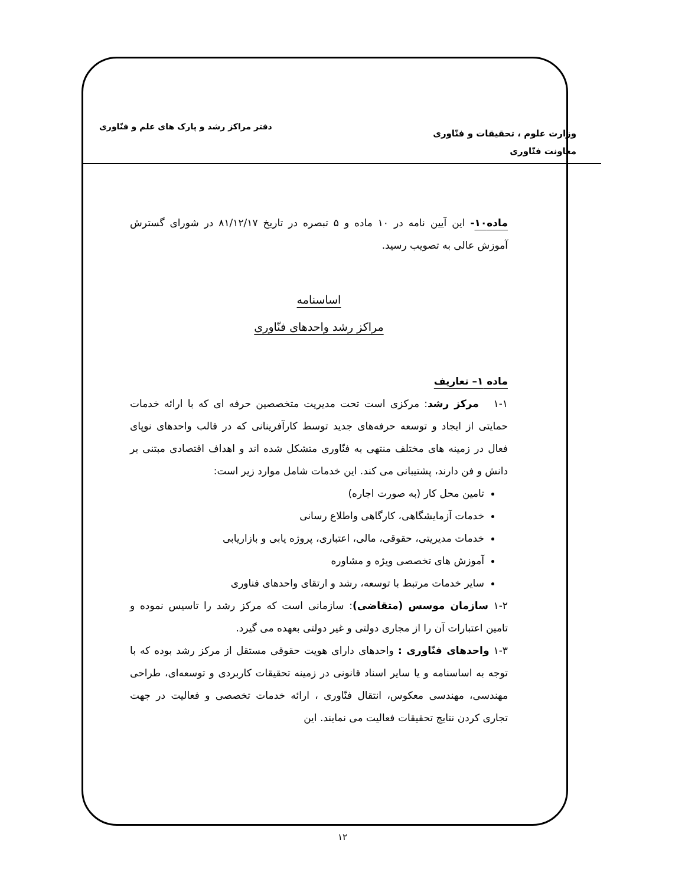وزارت علوم ، تحقیقات و فنّاوری
معاونت فنّاوری
دفتر مراکز رشد و پارک های علم و فنّاوری
ماده۱۰- این آیین نامه در ۱۰ ماده و ۵ تبصره در تاریخ ۸۱/۱۲/۱۷ در شورای گسترش آموزش عالی به تصویب رسید.
اساسنامه
مراکز رشد واحدهای فنّاوری
ماده ۱– تعاریف
۱-۱ مرکز رشد: مرکزی است تحت مدیریت متخصصین حرفه ای که با ارائه خدمات حمایتی از ایجاد و توسعه حرفه‌های جدید توسط کارآفرینانی که در قالب واحدهای نوپای فعال در زمینه های مختلف منتهی به فنّاوری متشکل شده اند و اهداف اقتصادی مبتنی بر دانش و فن دارند، پشتیبانی می کند. این خدمات شامل موارد زیر است:
تامین محل کار (به صورت اجاره)
خدمات آزمایشگاهی، کارگاهی واطلاع رسانی
خدمات مدیریتی، حقوقی، مالی، اعتباری، پروژه یابی و بازاریابی
آموزش های تخصصی ویژه و مشاوره
سایر خدمات مرتبط با توسعه، رشد و ارتقای واحدهای فناوری
۱-۲ سازمان موسس (متقاضی): سازمانی است که مرکز رشد را تاسیس نموده و تامین اعتبارات آن را از مجاری دولتی و غیر دولتی بعهده می گیرد.
۱-۳ واحدهای فنّاوری : واحدهای دارای هویت حقوقی مستقل از مرکز رشد بوده که با توجه به اساسنامه و یا سایر اسناد قانونی در زمینه تحقیقات کاربردی و توسعه‌ای، طراحی مهندسی، مهندسی معکوس، انتقال فنّاوری ، ارائه خدمات تخصصی و فعالیت در جهت تجاری کردن نتایج تحقیقات فعالیت می نمایند. این
۱۲